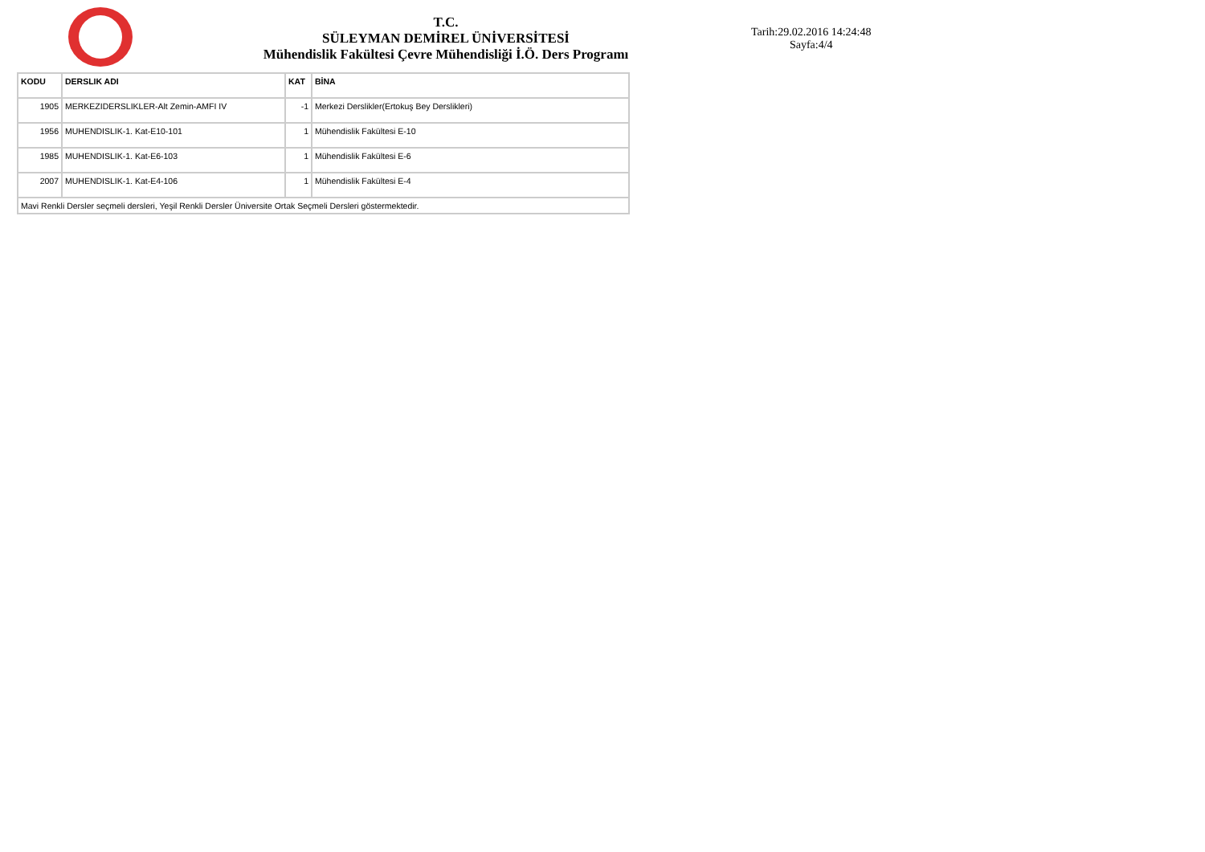T.C.
SÜLEYMAN DEMİREL ÜNİVERSİTESİ
Mühendislik Fakültesi Çevre Mühendisliği İ.Ö. Ders Programı
Tarih:29.02.2016 14:24:48
Sayfa:4/4
| KODU | DERSLIK ADI | KAT | BİNA |
| --- | --- | --- | --- |
| 1905 | MERKEZIDERSLIKLER-Alt Zemin-AMFI IV | -1 | Merkezi Derslikler(Ertokuş Bey Derslikleri) |
| 1956 | MUHENDISLIK-1. Kat-E10-101 | 1 | Mühendislik Fakültesi E-10 |
| 1985 | MUHENDISLIK-1. Kat-E6-103 | 1 | Mühendislik Fakültesi E-6 |
| 2007 | MUHENDISLIK-1. Kat-E4-106 | 1 | Mühendislik Fakültesi E-4 |
| Mavi Renkli Dersler seçmeli dersleri, Yeşil Renkli Dersler Üniversite Ortak Seçmeli Dersleri göstermektedir. | | | |